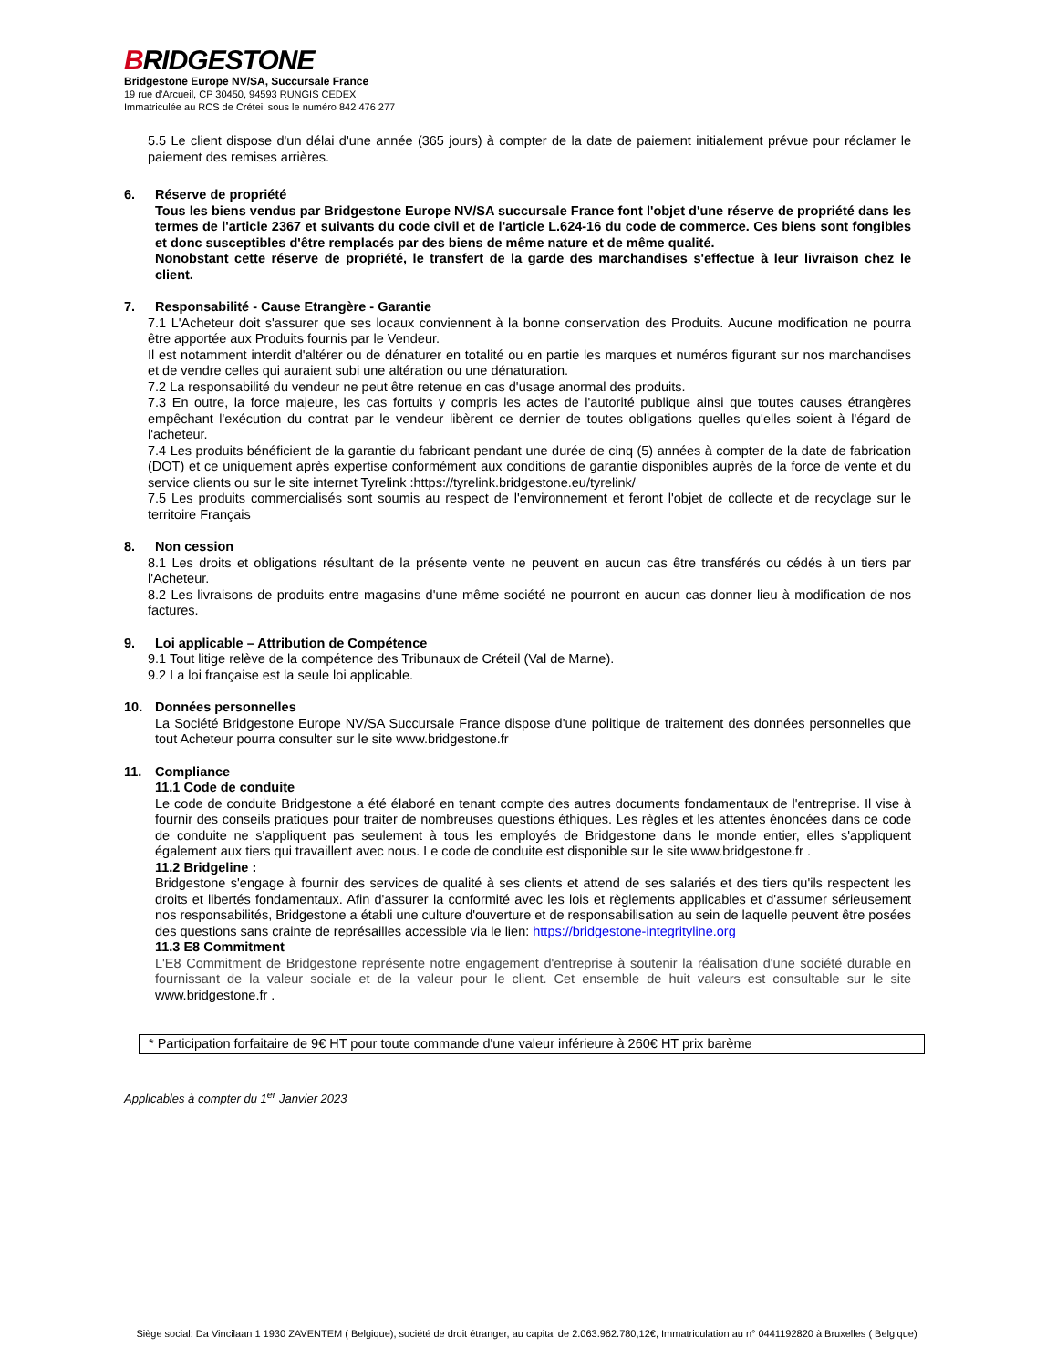BRIDGESTONE
Bridgestone Europe NV/SA, Succursale France
19 rue d'Arcueil, CP 30450, 94593 RUNGIS CEDEX
Immatriculée au RCS de Créteil sous le numéro 842 476 277
5.5 Le client dispose d'un délai d'une année (365 jours) à compter de la date de paiement initialement prévue pour réclamer le paiement des remises arrières.
6. Réserve de propriété
Tous les biens vendus par Bridgestone Europe NV/SA succursale France font l'objet d'une réserve de propriété dans les termes de l'article 2367 et suivants du code civil et de l'article L.624-16 du code de commerce. Ces biens sont fongibles et donc susceptibles d'être remplacés par des biens de même nature et de même qualité.
Nonobstant cette réserve de propriété, le transfert de la garde des marchandises s'effectue à leur livraison chez le client.
7. Responsabilité - Cause Etrangère - Garantie
7.1 L'Acheteur doit s'assurer que ses locaux conviennent à la bonne conservation des Produits. Aucune modification ne pourra être apportée aux Produits fournis par le Vendeur.
Il est notamment interdit d'altérer ou de dénaturer en totalité ou en partie les marques et numéros figurant sur nos marchandises et de vendre celles qui auraient subi une altération ou une dénaturation.
7.2 La responsabilité du vendeur ne peut être retenue en cas d'usage anormal des produits.
7.3 En outre, la force majeure, les cas fortuits y compris les actes de l'autorité publique ainsi que toutes causes étrangères empêchant l'exécution du contrat par le vendeur libèrent ce dernier de toutes obligations quelles qu'elles soient à l'égard de l'acheteur.
7.4 Les produits bénéficient de la garantie du fabricant pendant une durée de cinq (5) années à compter de la date de fabrication (DOT) et ce uniquement après expertise conformément aux conditions de garantie disponibles auprès de la force de vente et du service clients ou sur le site internet Tyrelink :https://tyrelink.bridgestone.eu/tyrelink/
7.5 Les produits commercialisés sont soumis au respect de l'environnement et feront l'objet de collecte et de recyclage sur le territoire Français
8. Non cession
8.1 Les droits et obligations résultant de la présente vente ne peuvent en aucun cas être transférés ou cédés à un tiers par l'Acheteur.
8.2 Les livraisons de produits entre magasins d'une même société ne pourront en aucun cas donner lieu à modification de nos factures.
9. Loi applicable – Attribution de Compétence
9.1 Tout litige relève de la compétence des Tribunaux de Créteil (Val de Marne).
9.2 La loi française est la seule loi applicable.
10. Données personnelles
La Société Bridgestone Europe NV/SA Succursale France dispose d'une politique de traitement des données personnelles que tout Acheteur pourra consulter sur le site www.bridgestone.fr
11. Compliance
11.1 Code de conduite
Le code de conduite Bridgestone a été élaboré en tenant compte des autres documents fondamentaux de l'entreprise. Il vise à fournir des conseils pratiques pour traiter de nombreuses questions éthiques. Les règles et les attentes énoncées dans ce code de conduite ne s'appliquent pas seulement à tous les employés de Bridgestone dans le monde entier, elles s'appliquent également aux tiers qui travaillent avec nous. Le code de conduite est disponible sur le site www.bridgestone.fr .
11.2 Bridgeline :
Bridgestone s'engage à fournir des services de qualité à ses clients et attend de ses salariés et des tiers qu'ils respectent les droits et libertés fondamentaux. Afin d'assurer la conformité avec les lois et règlements applicables et d'assumer sérieusement nos responsabilités, Bridgestone a établi une culture d'ouverture et de responsabilisation au sein de laquelle peuvent être posées des questions sans crainte de représailles accessible via le lien: https://bridgestone-integrityline.org
11.3 E8 Commitment
L'E8 Commitment de Bridgestone représente notre engagement d'entreprise à soutenir la réalisation d'une société durable en fournissant de la valeur sociale et de la valeur pour le client. Cet ensemble de huit valeurs est consultable sur le site www.bridgestone.fr .
* Participation forfaitaire de 9€ HT pour toute commande d'une valeur inférieure à 260€ HT prix barème
Applicables à compter du 1<sup>er</sup> Janvier 2023
Siège social: Da Vincilaan 1 1930 ZAVENTEM ( Belgique), société de droit étranger, au capital de 2.063.962.780,12€, Immatriculation au n° 0441192820 à Bruxelles ( Belgique)